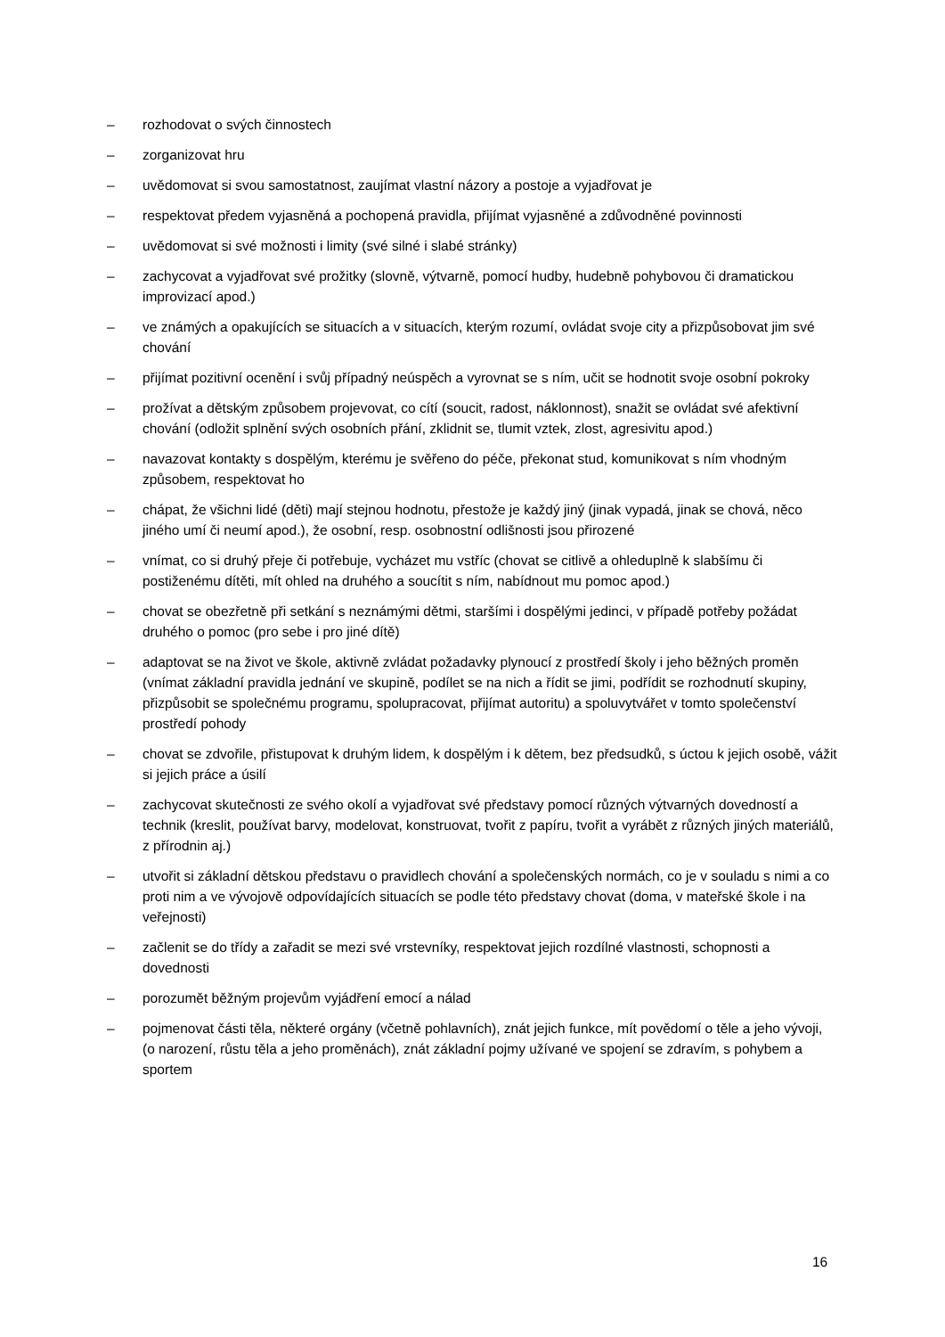– rozhodovat o svých činnostech
– zorganizovat hru
– uvědomovat si svou samostatnost, zaujímat vlastní názory a postoje a vyjadřovat je
– respektovat předem vyjasněná a pochopená pravidla, přijímat vyjasněné a zdůvodněné povinnosti
– uvědomovat si své možnosti i limity (své silné i slabé stránky)
– zachycovat a vyjadřovat své prožitky (slovně, výtvarně, pomocí hudby, hudebně pohybovou či dramatickou improvizací apod.)
– ve známých a opakujících se situacích a v situacích, kterým rozumí, ovládat svoje city a přizpůsobovat jim své chování
– přijímat pozitivní ocenění i svůj případný neúspěch a vyrovnat se s ním, učit se hodnotit svoje osobní pokroky
– prožívat a dětským způsobem projevovat, co cítí (soucit, radost, náklonnost), snažit se ovládat své afektivní chování (odložit splnění svých osobních přání, zklidnit se, tlumit vztek, zlost, agresivitu apod.)
– navazovat kontakty s dospělým, kterému je svěřeno do péče, překonat stud, komunikovat s ním vhodným způsobem, respektovat ho
– chápat, že všichni lidé (děti) mají stejnou hodnotu, přestože je každý jiný (jinak vypadá, jinak se chová, něco jiného umí či neumí apod.), že osobní, resp. osobnostní odlišnosti jsou přirozené
– vnímat, co si druhý přeje či potřebuje, vycházet mu vstříc (chovat se citlivě a ohleduplně k slabšímu či postiženému dítěti, mít ohled na druhého a soucítit s ním, nabídnout mu pomoc apod.)
– chovat se obezřetně při setkání s neznámými dětmi, staršími i dospělými jedinci, v případě potřeby požádat druhého o pomoc (pro sebe i pro jiné dítě)
– adaptovat se na život ve škole, aktivně zvládat požadavky plynoucí z prostředí školy i jeho běžných proměn (vnímat základní pravidla jednání ve skupině, podílet se na nich a řídit se jimi, podřídit se rozhodnutí skupiny, přizpůsobit se společnému programu, spolupracovat, přijímat autoritu) a spoluvytvářet v tomto společenství prostředí pohody
– chovat se zdvořile, přistupovat k druhým lidem, k dospělým i k dětem, bez předsudků, s úctou k jejich osobě, vážit si jejich práce a úsilí
– zachycovat skutečnosti ze svého okolí a vyjadřovat své představy pomocí různých výtvarných dovedností a technik (kreslit, používat barvy, modelovat, konstruovat, tvořit z papíru, tvořit a vyrábět z různých jiných materiálů, z přírodnin aj.)
– utvořit si základní dětskou představu o pravidlech chování a společenských normách, co je v souladu s nimi a co proti nim a ve vývojově odpovídajících situacích se podle této představy chovat (doma, v mateřské škole i na veřejnosti)
– začlenit se do třídy a zařadit se mezi své vrstevníky, respektovat jejich rozdílné vlastnosti, schopnosti a dovednosti
– porozumět běžným projevům vyjádření emocí a nálad
– pojmenovat části těla, některé orgány (včetně pohlavních), znát jejich funkce, mít povědomí o těle a jeho vývoji, (o narození, růstu těla a jeho proměnách), znát základní pojmy užívané ve spojení se zdravím, s pohybem a sportem
16